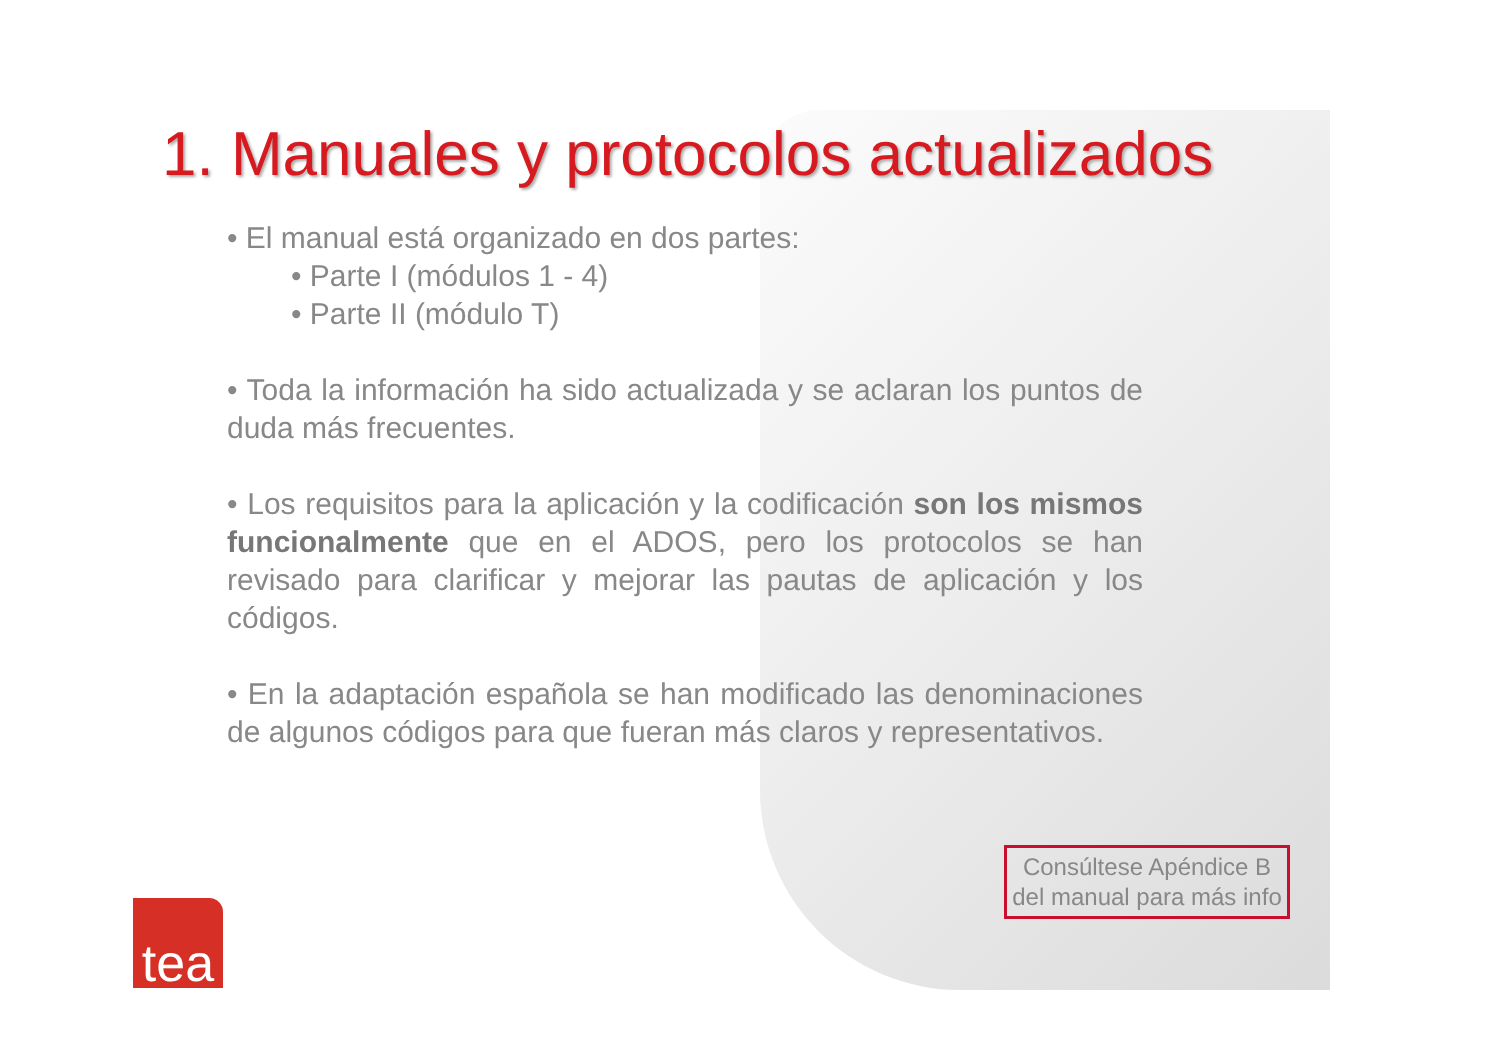1. Manuales y protocolos actualizados
• El manual está organizado en dos partes:
• Parte I (módulos 1 - 4)
• Parte II (módulo T)
• Toda la información ha sido actualizada y se aclaran los puntos de duda más frecuentes.
• Los requisitos para la aplicación y la codificación son los mismos funcionalmente que en el ADOS, pero los protocolos se han revisado para clarificar y mejorar las pautas de aplicación y los códigos.
• En la adaptación española se han modificado las denominaciones de algunos códigos para que fueran más claros y representativos.
Consúltese Apéndice B del manual para más info
tea